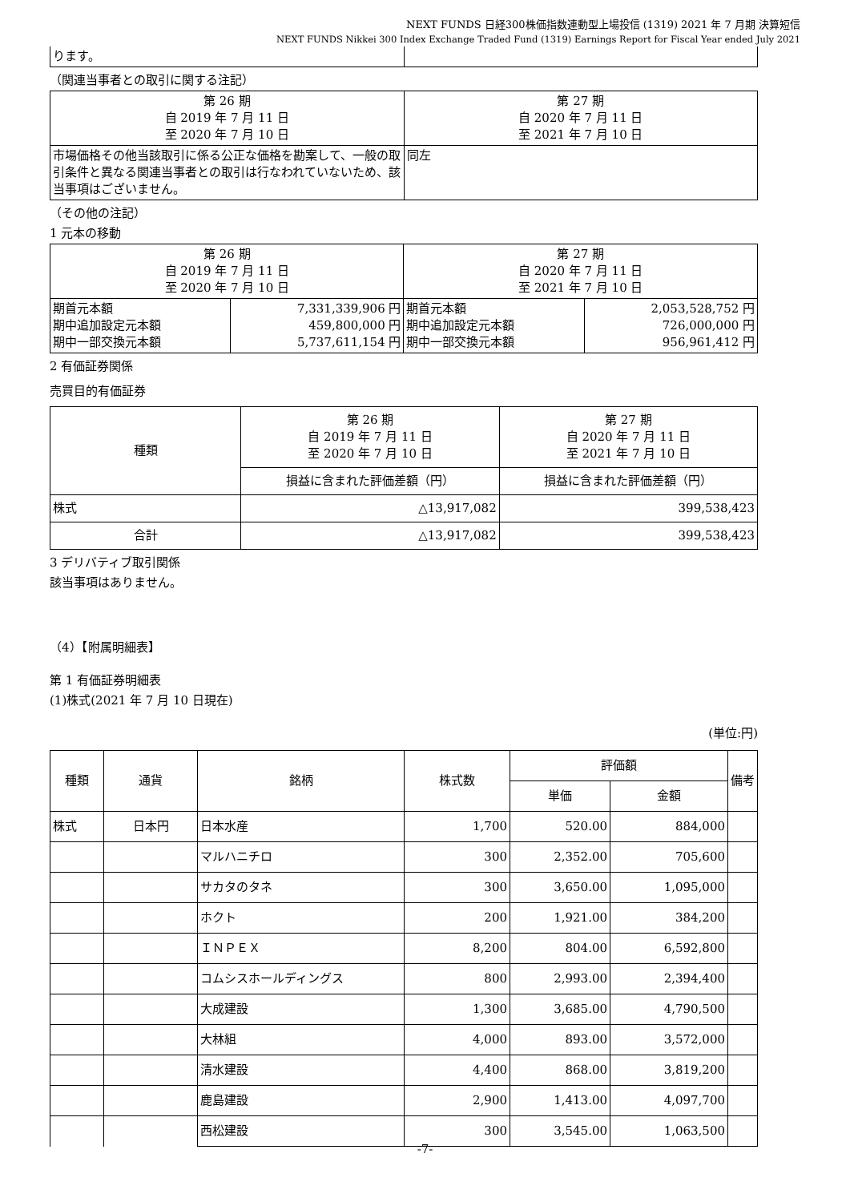NEXT FUNDS 日経300株価指数連動型上場投信 (1319) 2021 年 7 月期 決算短信
NEXT FUNDS Nikkei 300 Index Exchange Traded Fund (1319) Earnings Report for Fiscal Year ended July 2021
| ります。 | |
（関連当事者との取引に関する注記）
| 第 26 期 自 2019 年 7 月 11 日 至 2020 年 7 月 10 日 | 第 27 期 自 2020 年 7 月 11 日 至 2021 年 7 月 10 日 |
| 市場価格その他当該取引に係る公正な価格を勘案して、一般の取引条件と異なる関連当事者との取引は行なわれていないため、該当事項はございません。 | 同左 |
（その他の注記）
1 元本の移動
| 第 26 期 自 2019 年 7 月 11 日 至 2020 年 7 月 10 日 | | 第 27 期 自 2020 年 7 月 11 日 至 2021 年 7 月 10 日 | |
| 期首元本額 期中追加設定元本額 期中一部交換元本額 | 7,331,339,906 円 459,800,000 円 5,737,611,154 円 | 期首元本額 期中追加設定元本額 期中一部交換元本額 | 2,053,528,752 円 726,000,000 円 956,961,412 円 |
2 有価証券関係
売買目的有価証券
| 種類 | 第 26 期 自 2019 年 7 月 11 日 至 2020 年 7 月 10 日 | 第 27 期 自 2020 年 7 月 11 日 至 2021 年 7 月 10 日 |
| | 損益に含まれた評価差額（円） | 損益に含まれた評価差額（円） |
| 株式 | △13,917,082 | 399,538,423 |
| 合計 | △13,917,082 | 399,538,423 |
3 デリバティブ取引関係
該当事項はありません。
（4）【附属明細表】
第 1 有価証券明細表
(1)株式(2021 年 7 月 10 日現在)
(単位:円)
| 種類 | 通貨 | 銘柄 | 株式数 | 評価額 | | 備考 |
| --- | --- | --- | --- | --- | --- | --- |
| | | | | 単価 | 金額 | |
| 株式 | 日本円 | 日本水産 | 1,700 | 520.00 | 884,000 | |
| | | マルハニチロ | 300 | 2,352.00 | 705,600 | |
| | | サカタのタネ | 300 | 3,650.00 | 1,095,000 | |
| | | ホクト | 200 | 1,921.00 | 384,200 | |
| | | ＩＮＰＥＸ | 8,200 | 804.00 | 6,592,800 | |
| | | コムシスホールディングス | 800 | 2,993.00 | 2,394,400 | |
| | | 大成建設 | 1,300 | 3,685.00 | 4,790,500 | |
| | | 大林組 | 4,000 | 893.00 | 3,572,000 | |
| | | 清水建設 | 4,400 | 868.00 | 3,819,200 | |
| | | 鹿島建設 | 2,900 | 1,413.00 | 4,097,700 | |
| | | 西松建設 | 300 | 3,545.00 | 1,063,500 | |
-7-